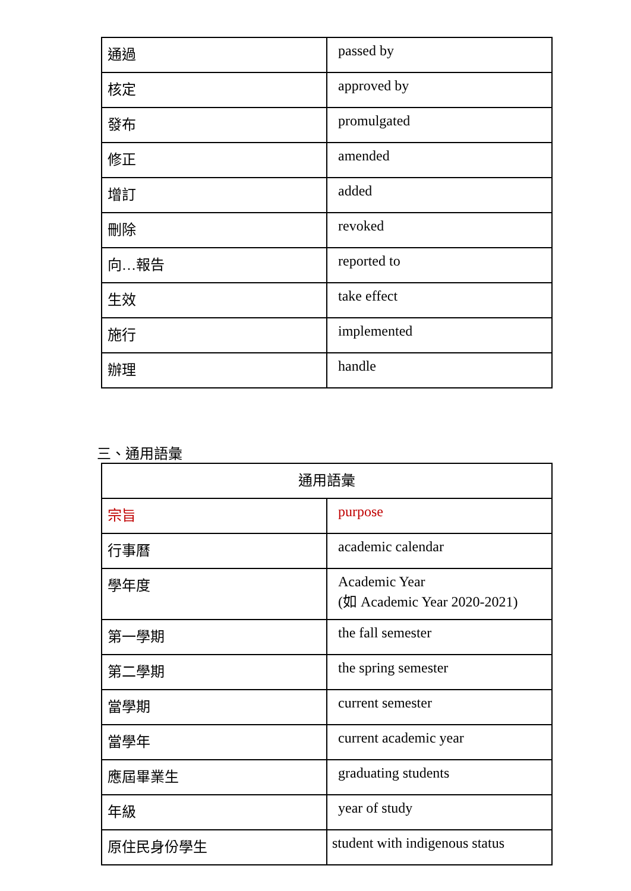| 通過 | passed by |
| 核定 | approved by |
| 發布 | promulgated |
| 修正 | amended |
| 增訂 | added |
| 刪除 | revoked |
| 向…報告 | reported to |
| 生效 | take effect |
| 施行 | implemented |
| 辦理 | handle |
三、通用語彙
| 通用語彙 | |
| 宗旨 | purpose |
| 行事曆 | academic calendar |
| 學年度 | Academic Year (如 Academic Year 2020-2021) |
| 第一學期 | the fall semester |
| 第二學期 | the spring semester |
| 當學期 | current semester |
| 當學年 | current academic year |
| 應屆畢業生 | graduating students |
| 年級 | year of study |
| 原住民身份學生 | student with indigenous status |